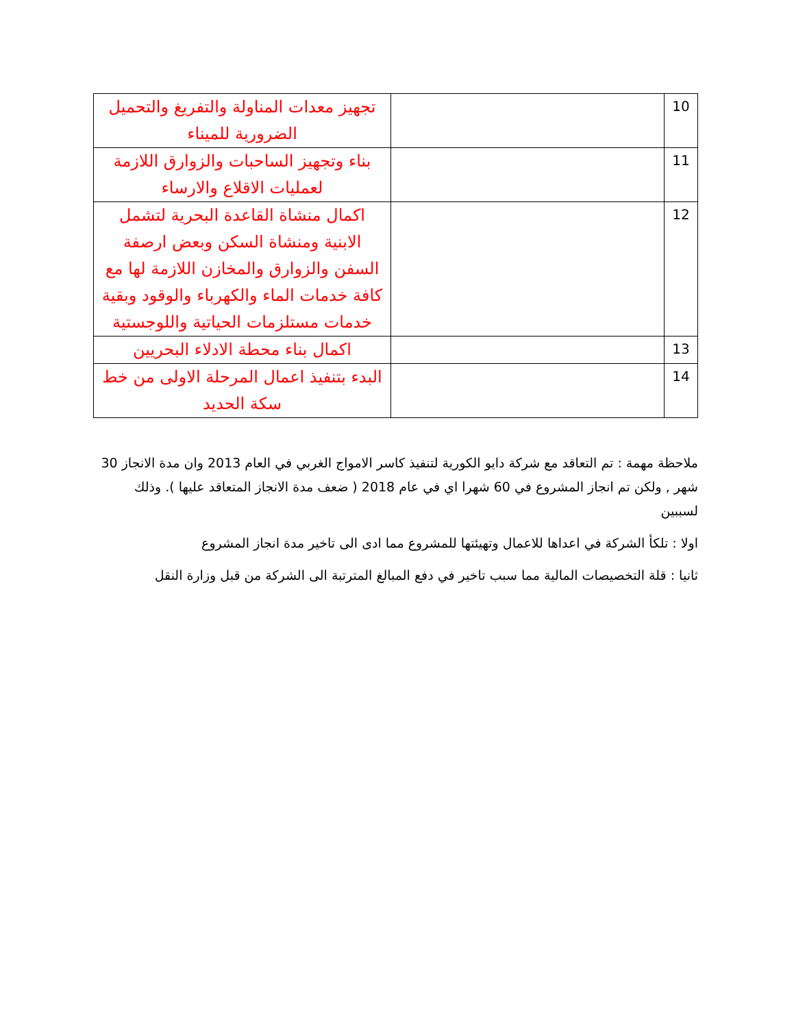| 10 | | تجهيز معدات المناولة والتفريغ والتحميل الضرورية للميناء |
| 11 | | بناء وتجهيز الساحبات والزوارق اللازمة لعمليات الاقلاع والارساء |
| 12 | | اكمال منشاة القاعدة البحرية لتشمل الابنية ومنشاة السكن وبعض ارصفة السفن والزوارق والمخازن اللازمة لها مع كافة خدمات الماء والكهرباء والوقود وبقية خدمات مستلزمات الحياتية واللوجستية |
| 13 | | اكمال بناء محطة الادلاء البحريين |
| 14 | | البدء بتنفيذ اعمال المرحلة الاولى من خط سكة الحديد |
ملاحظة مهمة : تم التعاقد مع شركة دايو الكورية لتنفيذ كاسر الامواج الغربي في العام 2013 وان مدة الانجاز 30 شهر , ولكن تم انجاز المشروع في 60 شهرا اي في عام 2018 ( ضعف مدة الانجاز المتعاقد عليها ). وذلك لسببين
اولا : تلكأ الشركة في اعداها للاعمال وتهيئتها للمشروع مما ادى الى تاخير مدة انجاز المشروع
ثانيا : قلة التخصيصات المالية مما سبب تاخير في دفع المبالغ المترتبة الى الشركة من قبل وزارة النقل